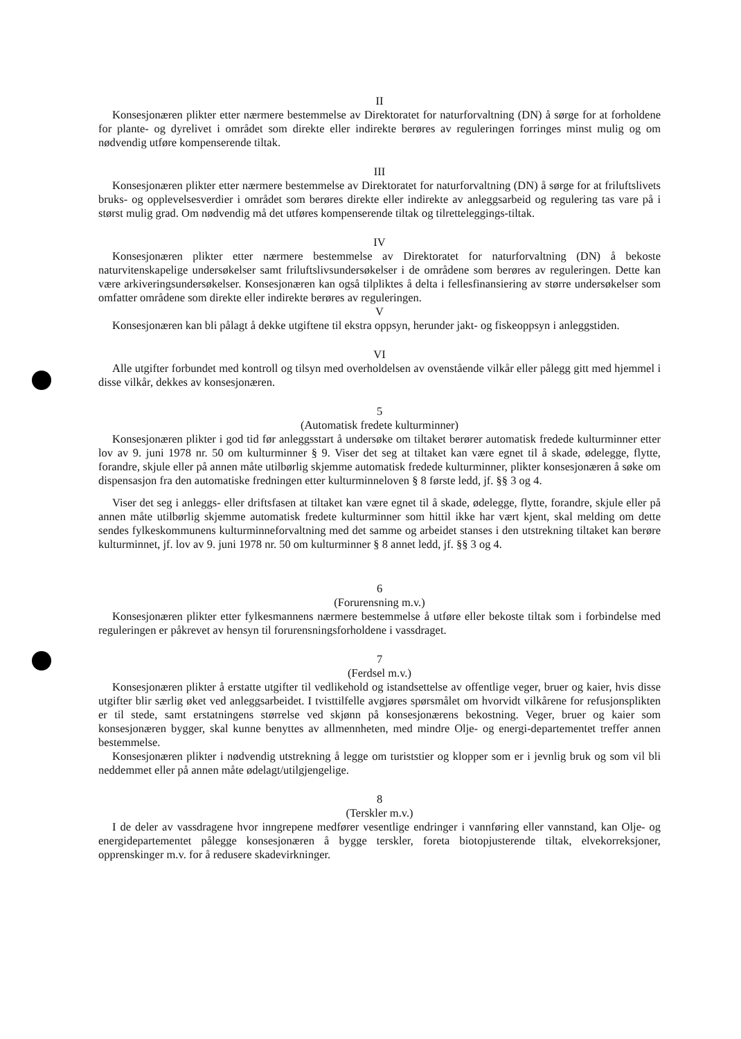II
Konsesjonæren plikter etter nærmere bestemmelse av Direktoratet for naturforvaltning (DN) å sørge for at forholdene for plante- og dyrelivet i området som direkte eller indirekte berøres av reguleringen forringes minst mulig og om nødvendig utføre kompenserende tiltak.
III
Konsesjonæren plikter etter nærmere bestemmelse av Direktoratet for naturforvaltning (DN) å sørge for at friluftslivets bruks- og opplevelsesverdier i området som berøres direkte eller indirekte av anleggsarbeid og regulering tas vare på i størst mulig grad. Om nødvendig må det utføres kompenserende tiltak og tilretteleggings-tiltak.
IV
Konsesjonæren plikter etter nærmere bestemmelse av Direktoratet for naturforvaltning (DN) å bekoste naturvitenskapelige undersøkelser samt friluftslivsundersøkelser i de områdene som berøres av reguleringen. Dette kan være arkiveringsundersøkelser. Konsesjonæren kan også tilpliktes å delta i fellesfinansiering av større undersøkelser som omfatter områdene som direkte eller indirekte berøres av reguleringen.
V
Konsesjonæren kan bli pålagt å dekke utgiftene til ekstra oppsyn, herunder jakt- og fiskeoppsyn i anleggstiden.
VI
Alle utgifter forbundet med kontroll og tilsyn med overholdelsen av ovenstående vilkår eller pålegg gitt med hjemmel i disse vilkår, dekkes av konsesjonæren.
5
(Automatisk fredete kulturminner)
Konsesjonæren plikter i god tid før anleggsstart å undersøke om tiltaket berører automatisk fredede kulturminner etter lov av 9. juni 1978 nr. 50 om kulturminner § 9. Viser det seg at tiltaket kan være egnet til å skade, ødelegge, flytte, forandre, skjule eller på annen måte utilbørlig skjemme automatisk fredede kulturminner, plikter konsesjonæren å søke om dispensasjon fra den automatiske fredningen etter kulturminneloven § 8 første ledd, jf. §§ 3 og 4.
Viser det seg i anleggs- eller driftsfasen at tiltaket kan være egnet til å skade, ødelegge, flytte, forandre, skjule eller på annen måte utilbørlig skjemme automatisk fredete kulturminner som hittil ikke har vært kjent, skal melding om dette sendes fylkeskommunens kulturminneforvaltning med det samme og arbeidet stanses i den utstrekning tiltaket kan berøre kulturminnet, jf. lov av 9. juni 1978 nr. 50 om kulturminner § 8 annet ledd, jf. §§ 3 og 4.
6
(Forurensning m.v.)
Konsesjonæren plikter etter fylkesmannens nærmere bestemmelse å utføre eller bekoste tiltak som i forbindelse med reguleringen er påkrevet av hensyn til forurensningsforholdene i vassdraget.
7
(Ferdsel m.v.)
Konsesjonæren plikter å erstatte utgifter til vedlikehold og istandsettelse av offentlige veger, bruer og kaier, hvis disse utgifter blir særlig øket ved anleggsarbeidet. I tvisttilfelle avgjøres spørsmålet om hvorvidt vilkårene for refusjonsplikten er til stede, samt erstatningens størrelse ved skjønn på konsesjonærens bekostning. Veger, bruer og kaier som konsesjonæren bygger, skal kunne benyttes av allmennheten, med mindre Olje- og energi-departementet treffer annen bestemmelse.
Konsesjonæren plikter i nødvendig utstrekning å legge om turiststier og klopper som er i jevnlig bruk og som vil bli neddemmet eller på annen måte ødelagt/utilgjengelige.
8
(Terskler m.v.)
I de deler av vassdragene hvor inngrepene medfører vesentlige endringer i vannføring eller vannstand, kan Olje- og energidepartementet pålegge konsesjonæren å bygge terskler, foreta biotopjusterende tiltak, elvekorreksjoner, opprenskinger m.v. for å redusere skadevirkninger.